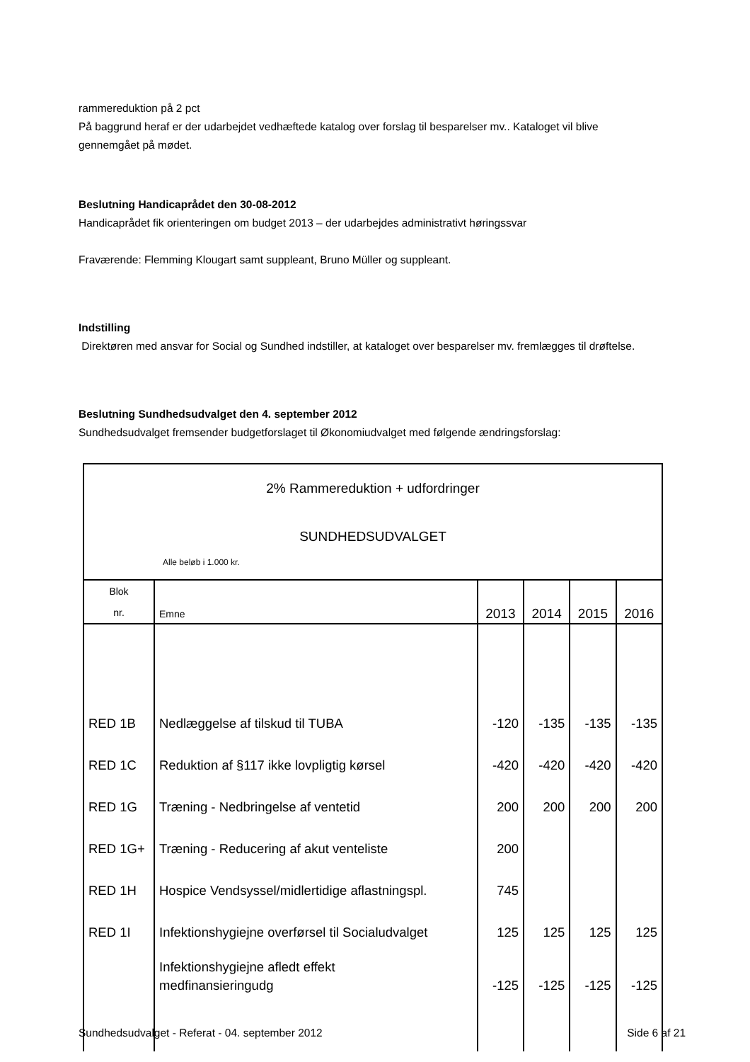rammereduktion på 2 pct
På baggrund heraf er der udarbejdet vedhæftede katalog over forslag til besparelser mv.. Kataloget vil blive gennemgået på mødet.
Beslutning Handicaprådet den 30-08-2012
Handicaprådet fik orienteringen om budget 2013 – der udarbejdes administrativt høringssvar
Fraværende: Flemming Klougart samt suppleant, Bruno Müller og suppleant.
Indstilling
Direktøren med ansvar for Social og Sundhed indstiller, at kataloget over besparelser mv. fremlægges til drøftelse.
Beslutning Sundhedsudvalget den 4. september 2012
Sundhedsudvalget fremsender budgetforslaget til Økonomiudvalget med følgende ændringsforslag:
| 2% Rammereduktion + udfordringer SUNDHEDSUDVALGET Alle beløb i 1.000 kr. | | | | | |
| Blok nr. | Emne | 2013 | 2014 | 2015 | 2016 |
| RED 1B | Nedlæggelse af tilskud til TUBA | -120 | -135 | -135 | -135 |
| RED 1C | Reduktion af §117 ikke lovpligtig kørsel | -420 | -420 | -420 | -420 |
| RED 1G | Træning - Nedbringelse af ventetid | 200 | 200 | 200 | 200 |
| RED 1G+ | Træning - Reducering af akut venteliste | 200 | | | |
| RED 1H | Hospice Vendsyssel/midlertidige aflastningspl. | 745 | | | |
| RED 1I | Infektionshygiejne overførsel til Socialudvalget | 125 | 125 | 125 | 125 |
| | Infektionshygiejne afledt effekt medfinansieringudg | -125 | -125 | -125 | -125 |
Sundhedsudvalget - Referat - 04. september 2012 Side 6 af 21